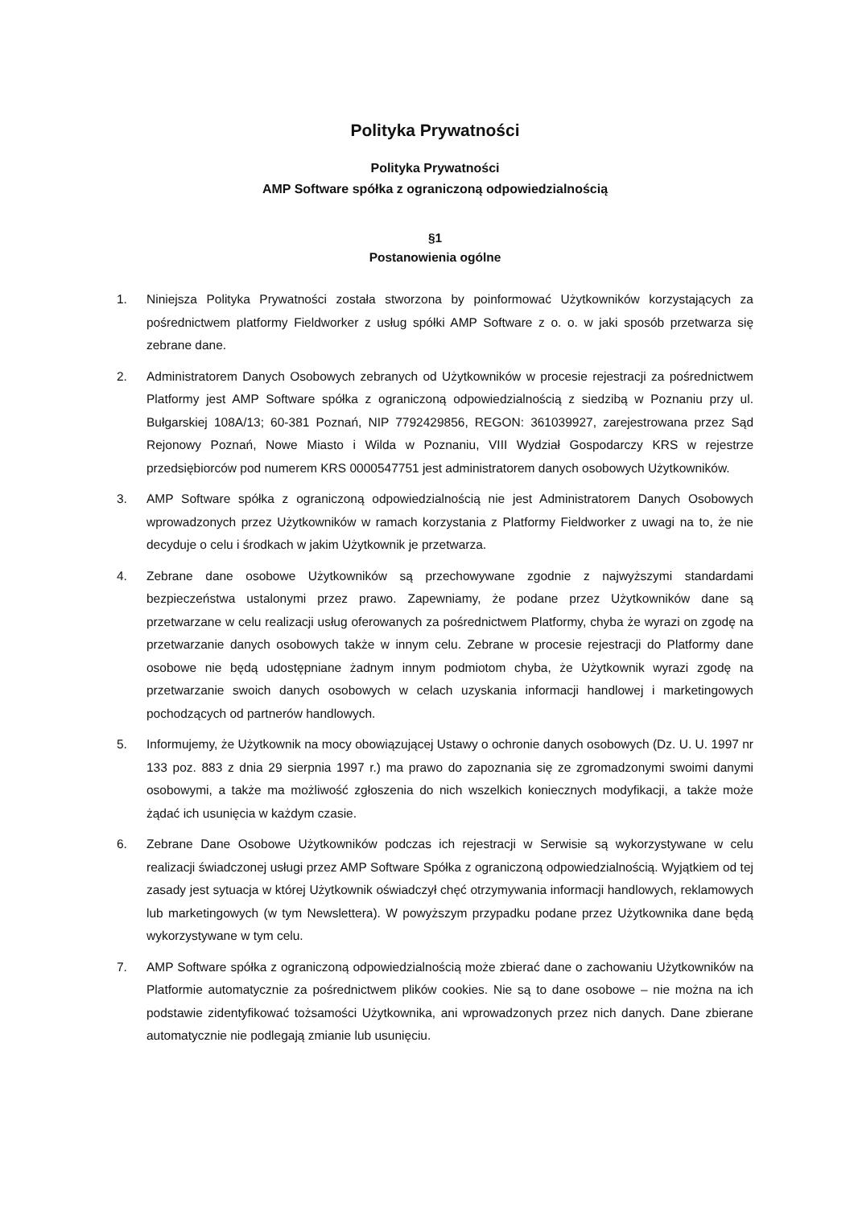Polityka Prywatności
Polityka Prywatności
AMP Software spółka z ograniczoną odpowiedzialnością
§1
Postanowienia ogólne
1. Niniejsza Polityka Prywatności została stworzona by poinformować Użytkowników korzystających za pośrednictwem platformy Fieldworker z usług spółki AMP Software z o. o. w jaki sposób przetwarza się zebrane dane.
2. Administratorem Danych Osobowych zebranych od Użytkowników w procesie rejestracji za pośrednictwem Platformy jest AMP Software spółka z ograniczoną odpowiedzialnością z siedzibą w Poznaniu przy ul. Bułgarskiej 108A/13; 60-381 Poznań, NIP 7792429856, REGON: 361039927, zarejestrowana przez Sąd Rejonowy Poznań, Nowe Miasto i Wilda w Poznaniu, VIII Wydział Gospodarczy KRS w rejestrze przedsiębiorców pod numerem KRS 0000547751 jest administratorem danych osobowych Użytkowników.
3. AMP Software spółka z ograniczoną odpowiedzialnością nie jest Administratorem Danych Osobowych wprowadzonych przez Użytkowników w ramach korzystania z Platformy Fieldworker z uwagi na to, że nie decyduje o celu i środkach w jakim Użytkownik je przetwarza.
4. Zebrane dane osobowe Użytkowników są przechowywane zgodnie z najwyższymi standardami bezpieczeństwa ustalonymi przez prawo. Zapewniamy, że podane przez Użytkowników dane są przetwarzane w celu realizacji usług oferowanych za pośrednictwem Platformy, chyba że wyrazi on zgodę na przetwarzanie danych osobowych także w innym celu. Zebrane w procesie rejestracji do Platformy dane osobowe nie będą udostępniane żadnym innym podmiotom chyba, że Użytkownik wyrazi zgodę na przetwarzanie swoich danych osobowych w celach uzyskania informacji handlowej i marketingowych pochodzących od partnerów handlowych.
5. Informujemy, że Użytkownik na mocy obowiązującej Ustawy o ochronie danych osobowych (Dz. U. U. 1997 nr 133 poz. 883 z dnia 29 sierpnia 1997 r.) ma prawo do zapoznania się ze zgromadzonymi swoimi danymi osobowymi, a także ma możliwość zgłoszenia do nich wszelkich koniecznych modyfikacji, a także może żądać ich usunięcia w każdym czasie.
6. Zebrane Dane Osobowe Użytkowników podczas ich rejestracji w Serwisie są wykorzystywane w celu realizacji świadczonej usługi przez AMP Software Spółka z ograniczoną odpowiedzialnością. Wyjątkiem od tej zasady jest sytuacja w której Użytkownik oświadczył chęć otrzymywania informacji handlowych, reklamowych lub marketingowych (w tym Newslettera). W powyższym przypadku podane przez Użytkownika dane będą wykorzystywane w tym celu.
7. AMP Software spółka z ograniczoną odpowiedzialnością może zbierać dane o zachowaniu Użytkowników na Platformie automatycznie za pośrednictwem plików cookies. Nie są to dane osobowe – nie można na ich podstawie zidentyfikować tożsamości Użytkownika, ani wprowadzonych przez nich danych. Dane zbierane automatycznie nie podlegają zmianie lub usunięciu.